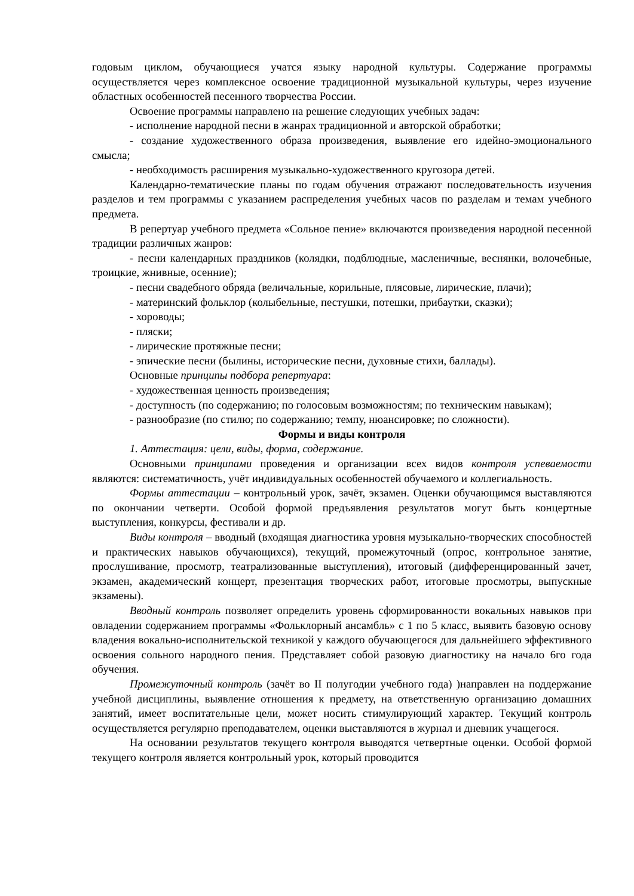годовым циклом, обучающиеся учатся языку народной культуры. Содержание программы осуществляется через комплексное освоение традиционной музыкальной культуры, через изучение областных особенностей песенного творчества России.
Освоение программы направлено на решение следующих учебных задач:
- исполнение народной песни в жанрах традиционной и авторской обработки;
- создание художественного образа произведения, выявление его идейно-эмоционального смысла;
- необходимость расширения музыкально-художественного кругозора детей.
Календарно-тематические планы по годам обучения отражают последовательность изучения разделов и тем программы с указанием распределения учебных часов по разделам и темам учебного предмета.
В репертуар учебного предмета «Сольное пение» включаются произведения народной песенной традиции различных жанров:
- песни календарных праздников (колядки, подблюдные, масленичные, веснянки, волочебные, троицкие, жнивные, осенние);
- песни свадебного обряда (величальные, корильные, плясовые, лирические, плачи);
- материнский фольклор (колыбельные, пестушки, потешки, прибаутки, сказки);
- хороводы;
- пляски;
- лирические протяжные песни;
- эпические песни (былины, исторические песни, духовные стихи, баллады).
Основные принципы подбора репертуара:
- художественная ценность произведения;
- доступность (по содержанию; по голосовым возможностям; по техническим навыкам);
- разнообразие (по стилю; по содержанию; темпу, нюансировке; по сложности).
Формы и виды контроля
1. Аттестация: цели, виды, форма, содержание.
Основными принципами проведения и организации всех видов контроля успеваемости являются: систематичность, учёт индивидуальных особенностей обучаемого и коллегиальность.
Формы аттестации – контрольный урок, зачёт, экзамен. Оценки обучающимся выставляются по окончании четверти. Особой формой предъявления результатов могут быть концертные выступления, конкурсы, фестивали и др.
Виды контроля – вводный (входящая диагностика уровня музыкально-творческих способностей и практических навыков обучающихся), текущий, промежуточный (опрос, контрольное занятие, прослушивание, просмотр, театрализованные выступления), итоговый (дифференцированный зачет, экзамен, академический концерт, презентация творческих работ, итоговые просмотры, выпускные экзамены).
Вводный контроль позволяет определить уровень сформированности вокальных навыков при овладении содержанием программы «Фольклорный ансамбль» с 1 по 5 класс, выявить базовую основу владения вокально-исполнительской техникой у каждого обучающегося для дальнейшего эффективного освоения сольного народного пения. Представляет собой разовую диагностику на начало 6го года обучения.
Промежуточный контроль (зачёт во II полугодии учебного года) )направлен на поддержание учебной дисциплины, выявление отношения к предмету, на ответственную организацию домашних занятий, имеет воспитательные цели, может носить стимулирующий характер. Текущий контроль осуществляется регулярно преподавателем, оценки выставляются в журнал и дневник учащегося.
На основании результатов текущего контроля выводятся четвертные оценки. Особой формой текущего контроля является контрольный урок, который проводится